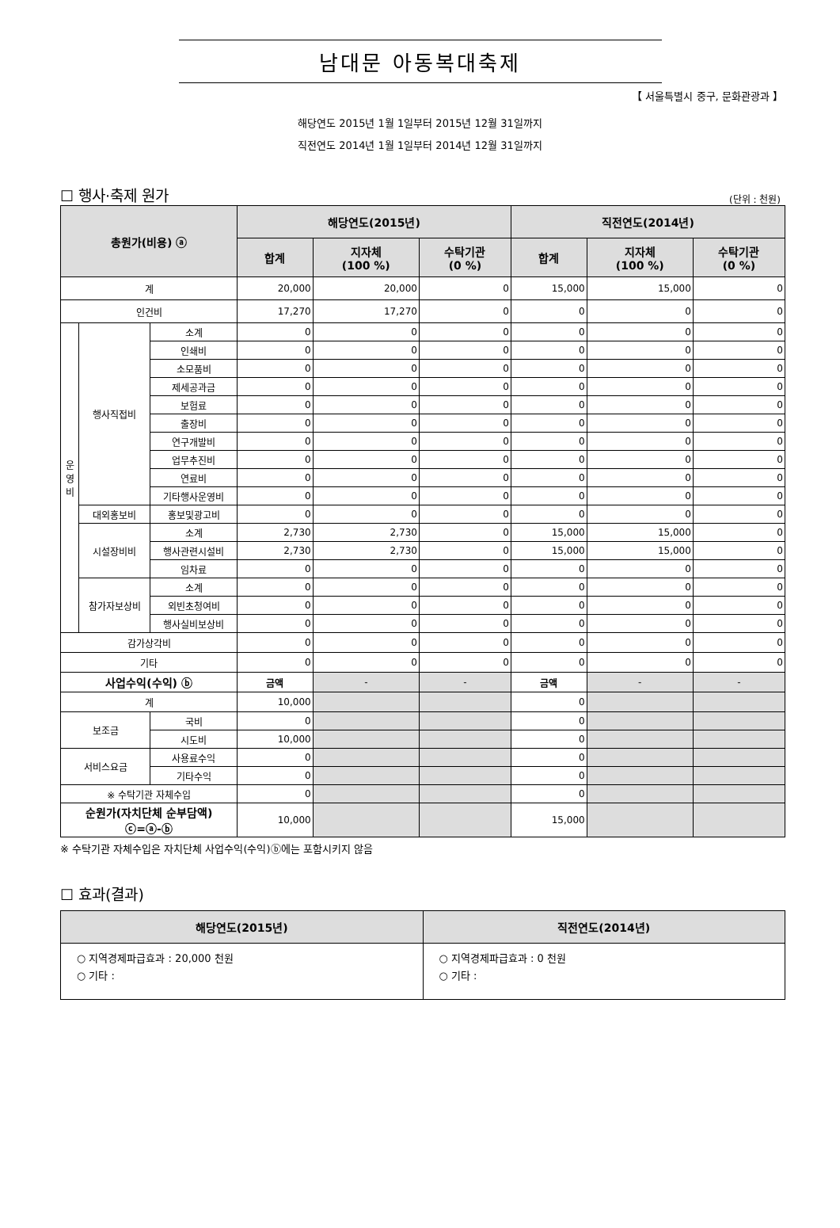남대문 아동복대축제
【 서울특별시 중구, 문화관광과 】
해당연도 2015년 1월 1일부터 2015년 12월 31일까지
직전연도 2014년 1월 1일부터 2014년 12월 31일까지
☐ 행사·축제 원가 (단위 : 천원)
| 총원가(비용) ⓐ | | | 해당연도(2015년) | | | 직전연도(2014년) | | |
| --- | --- | --- | --- | --- | --- | --- | --- | --- |
| | | | 합계 | 지자체 (100 %) | 수탁기관 (0 %) | 합계 | 지자체 (100 %) | 수탁기관 (0 %) |
| 계 | | | 20,000 | 20,000 | 0 | 15,000 | 15,000 | 0 |
| 인건비 | | | 17,270 | 17,270 | 0 | 0 | 0 | 0 |
| 운 영 비 | 행사직접비 | 소계 | 0 | 0 | 0 | 0 | 0 | 0 |
| | | 인쇄비 | 0 | 0 | 0 | 0 | 0 | 0 |
| | | 소모품비 | 0 | 0 | 0 | 0 | 0 | 0 |
| | | 제세공과금 | 0 | 0 | 0 | 0 | 0 | 0 |
| | | 보험료 | 0 | 0 | 0 | 0 | 0 | 0 |
| | | 출장비 | 0 | 0 | 0 | 0 | 0 | 0 |
| | | 연구개발비 | 0 | 0 | 0 | 0 | 0 | 0 |
| | | 업무추진비 | 0 | 0 | 0 | 0 | 0 | 0 |
| | | 연료비 | 0 | 0 | 0 | 0 | 0 | 0 |
| | | 기타행사운영비 | 0 | 0 | 0 | 0 | 0 | 0 |
| | 대외홍보비 | 홍보및광고비 | 0 | 0 | 0 | 0 | 0 | 0 |
| | 시설장비비 | 소계 | 2,730 | 2,730 | 0 | 15,000 | 15,000 | 0 |
| | | 행사관련시설비 | 2,730 | 2,730 | 0 | 15,000 | 15,000 | 0 |
| | | 임차료 | 0 | 0 | 0 | 0 | 0 | 0 |
| | 참가자보상비 | 소계 | 0 | 0 | 0 | 0 | 0 | 0 |
| | | 외빈초청여비 | 0 | 0 | 0 | 0 | 0 | 0 |
| | | 행사실비보상비 | 0 | 0 | 0 | 0 | 0 | 0 |
| 감가상각비 | | | 0 | 0 | 0 | 0 | 0 | 0 |
| 기타 | | | 0 | 0 | 0 | 0 | 0 | 0 |
| 사업수익(수익) ⓑ | | | 금액 | - | - | 금액 | - | - |
| 계 | | | 10,000 | | | 0 | | |
| 보조금 | | 국비 | 0 | | | 0 | | |
| | | 시도비 | 10,000 | | | 0 | | |
| 서비스요금 | | 사용료수익 | 0 | | | 0 | | |
| | | 기타수익 | 0 | | | 0 | | |
| ※ 수탁기관 자체수입 | | | 0 | | | 0 | | |
| 순원가(자치단체 순부담액) ⓒ=ⓐ-ⓑ | | | 10,000 | | | 15,000 | | |
※ 수탁기관 자체수입은 자치단체 사업수익(수익)ⓑ에는 포함시키지 않음
☐ 효과(결과)
| 해당연도(2015년) | 직전연도(2014년) |
| --- | --- |
| ○ 지역경제파급효과 : 20,000 천원 ○ 기타 : | ○ 지역경제파급효과 : 0 천원 ○ 기타 : |